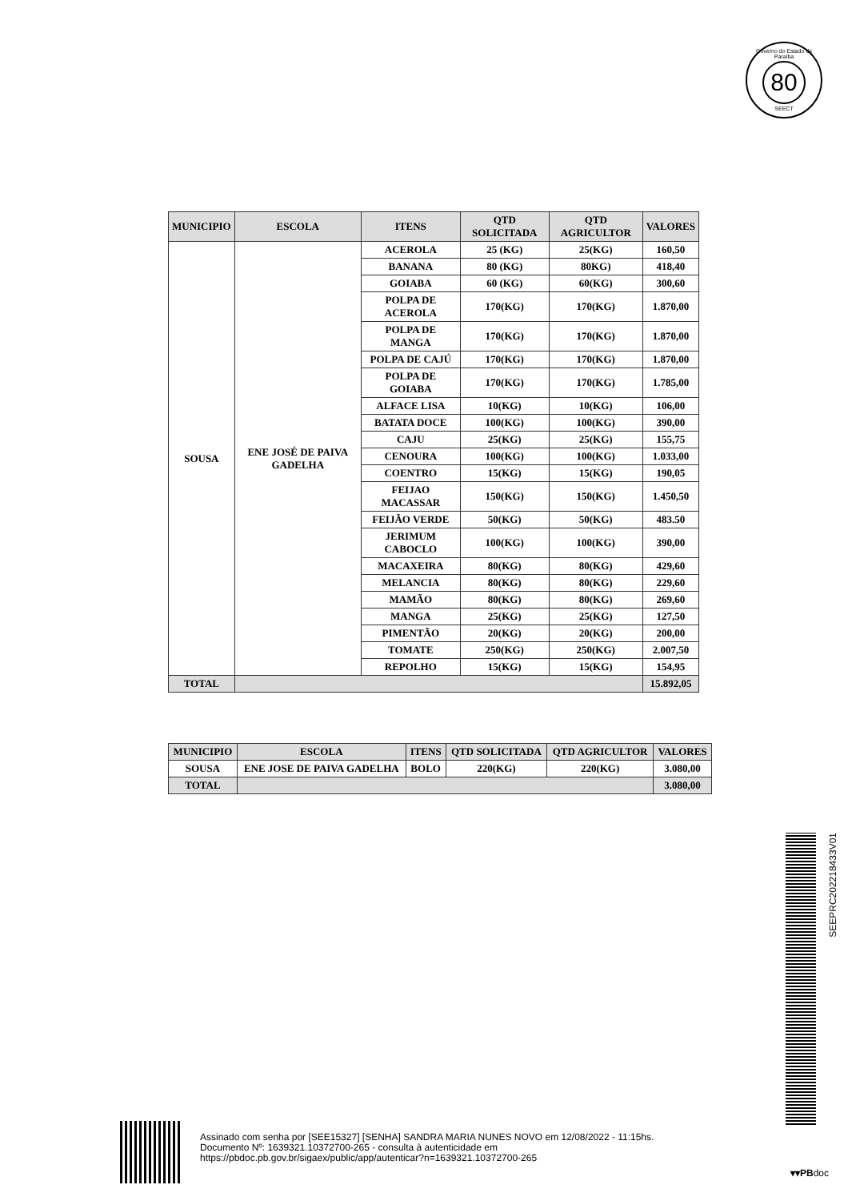Governo do Estado da Paraíba
80
SEECT
| MUNICIPIO | ESCOLA | ITENS | QTD SOLICITADA | QTD AGRICULTOR | VALORES |
| --- | --- | --- | --- | --- | --- |
| SOUSA | ENE JOSÉ DE PAIVA GADELHA | ACEROLA | 25 (KG) | 25(KG) | 160,50 |
| | | BANANA | 80 (KG) | 80KG) | 418,40 |
| | | GOIABA | 60 (KG) | 60(KG) | 300,60 |
| | | POLPA DE ACEROLA | 170(KG) | 170(KG) | 1.870,00 |
| | | POLPA DE MANGA | 170(KG) | 170(KG) | 1.870,00 |
| | | POLPA DE CAJÚ | 170(KG) | 170(KG) | 1.870,00 |
| | | POLPA DE GOIABA | 170(KG) | 170(KG) | 1.785,00 |
| | | ALFACE LISA | 10(KG) | 10(KG) | 106,00 |
| | | BATATA DOCE | 100(KG) | 100(KG) | 390,00 |
| | | CAJU | 25(KG) | 25(KG) | 155,75 |
| | | CENOURA | 100(KG) | 100(KG) | 1.033,00 |
| | | COENTRO | 15(KG) | 15(KG) | 190,05 |
| | | FEIJAO MACASSAR | 150(KG) | 150(KG) | 1.450,50 |
| | | FEIJÃO VERDE | 50(KG) | 50(KG) | 483.50 |
| | | JERIMUM CABOCLO | 100(KG) | 100(KG) | 390,00 |
| | | MACAXEIRA | 80(KG) | 80(KG) | 429,60 |
| | | MELANCIA | 80(KG) | 80(KG) | 229,60 |
| | | MAMÃO | 80(KG) | 80(KG) | 269,60 |
| | | MANGA | 25(KG) | 25(KG) | 127,50 |
| | | PIMENTÃO | 20(KG) | 20(KG) | 200,00 |
| | | TOMATE | 250(KG) | 250(KG) | 2.007,50 |
| | | REPOLHO | 15(KG) | 15(KG) | 154,95 |
| TOTAL | | | | | 15.892,05 |
| MUNICIPIO | ESCOLA | ITENS | QTD SOLICITADA | QTD AGRICULTOR | VALORES |
| --- | --- | --- | --- | --- | --- |
| SOUSA | ENE JOSE DE PAIVA GADELHA | BOLO | 220(KG) | 220(KG) | 3.080,00 |
| TOTAL | | | | | 3.080,00 |
SEEPRC202218433V01
Assinado com senha por [SEE15327] [SENHA] SANDRA MARIA NUNES NOVO em 12/08/2022 - 11:15hs.
Documento Nº: 1639321.10372700-265 - consulta à autenticidade em
https://pbdoc.pb.gov.br/sigaex/public/app/autenticar?n=1639321.10372700-265
▾▾PBdoc